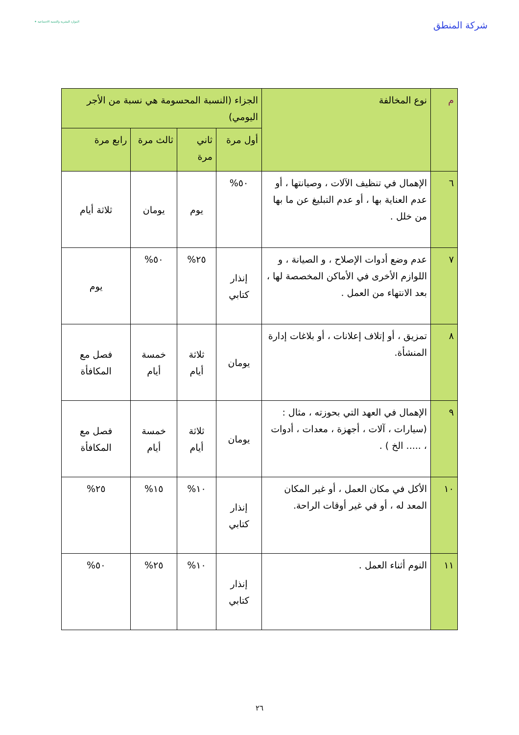شركة المنطق
الموارد البشرية والتنمية الاجتماعية ✦
| م | نوع المخالفة | الجزاء (النسبة المحسومة هي نسبة من الأجر اليومي) | | | |
| --- | --- | --- | --- | --- | --- |
| | | أول مرة | ثاني مرة | ثالث مرة | رابع مرة |
| ٦ | الإهمال في تنظيف الآلات ، وصيانتها ، أو عدم العناية بها ، أو عدم التبليغ عن ما بها من خلل . | ٥٠% | يوم | يومان | ثلاثة أيام |
| ٧ | عدم وضع أدوات الإصلاح ، و الصيانة ، و اللوازم الأخرى في الأماكن المخصصة لها ، بعد الانتهاء من العمل . | إنذار كتابي | ٢٥% | ٥٠% | يوم |
| ٨ | تمزيق ، أو إتلاف إعلانات ، أو بلاغات إدارة المنشأة. | يومان | ثلاثة أيام | خمسة أيام | فصل مع المكافأة |
| ٩ | الإهمال في العهد التي بحوزته ، مثال : (سيارات ، آلات ، أجهزة ، معدات ، أدوات ، ..... الخ ) . | يومان | ثلاثة أيام | خمسة أيام | فصل مع المكافأة |
| ١٠ | الأكل في مكان العمل ، أو غير المكان المعد له ، أو في غير أوقات الراحة. | إنذار كتابي | ١٠% | ١٥% | ٢٥% |
| ١١ | النوم أثناء العمل . | إنذار كتابي | ١٠% | ٢٥% | ٥٠% |
٢٦